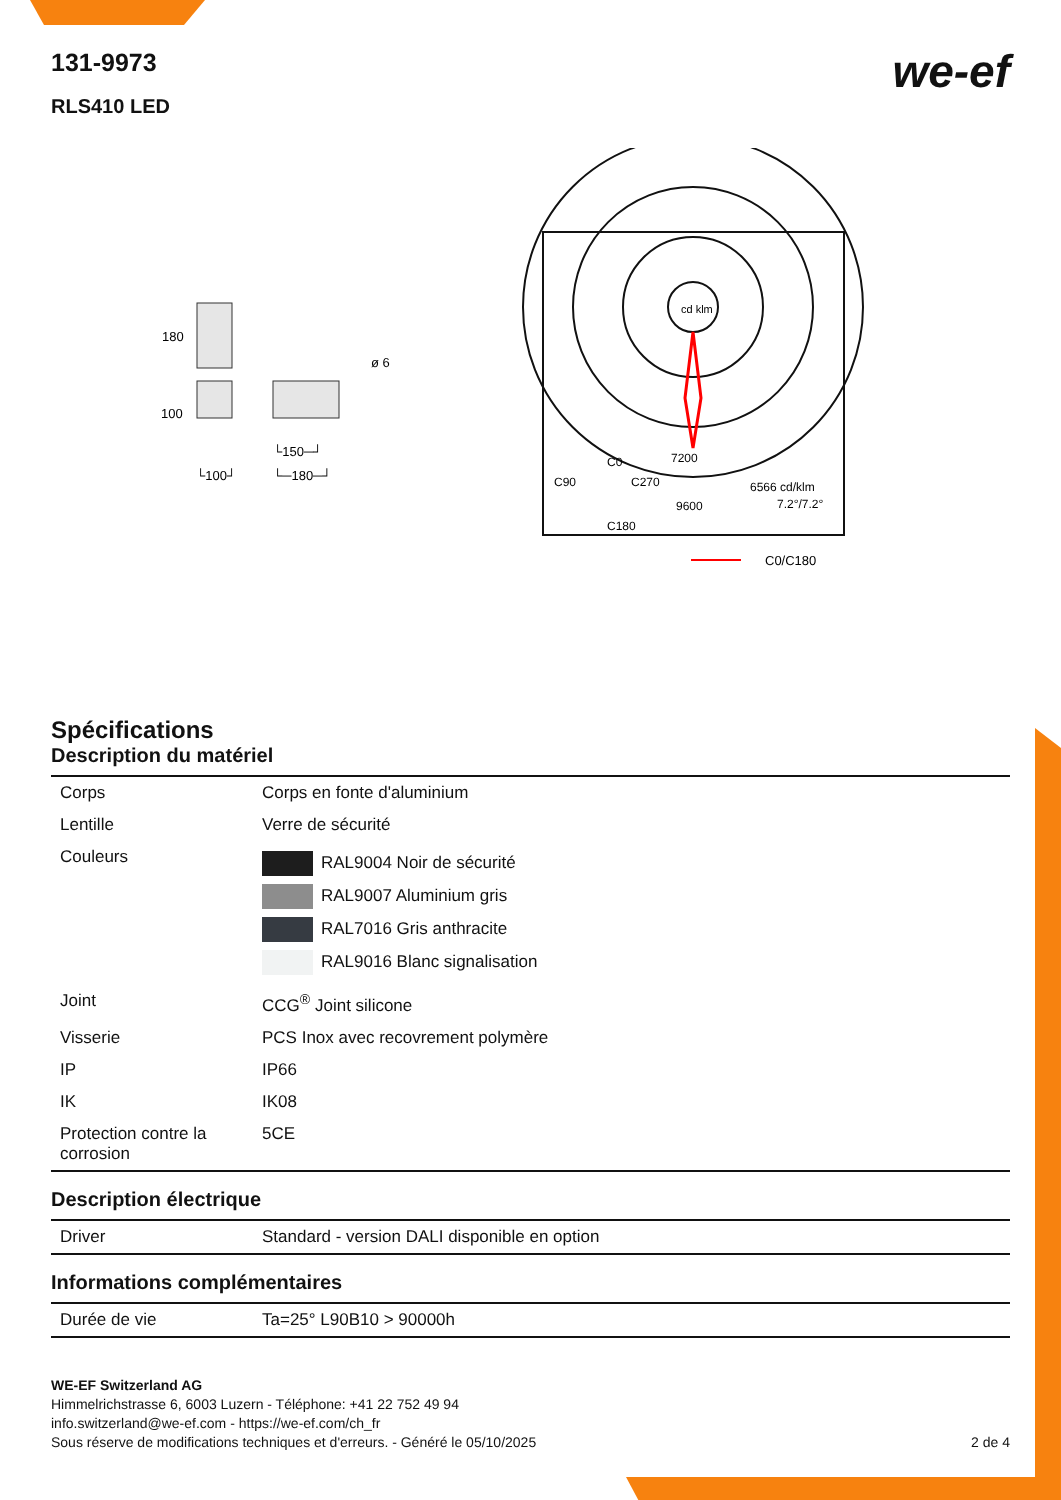131-9973
RLS410 LED
we-ef
180
100
└100┘
└150─┘
└─180─┘
ø 6
cd klm
7200
6566 cd/klm
7.2°/7.2°
C90
C0
C270
C180
9600
C0/C180
Spécifications
Description du matériel
| Corps | Corps en fonte d'aluminium |
| Lentille | Verre de sécurité |
| Couleurs | RAL9004 Noir de sécurité RAL9007 Aluminium gris RAL7016 Gris anthracite RAL9016 Blanc signalisation |
| Joint | CCG<sup>®</sup> Joint silicone |
| Visserie | PCS Inox avec recovrement polymère |
| IP | IP66 |
| IK | IK08 |
| Protection contre la corrosion | 5CE |
Description électrique
| Driver | Standard - version DALI disponible en option |
Informations complémentaires
| Durée de vie | Ta=25° L90B10 > 90000h |
WE-EF Switzerland AG
Himmelrichstrasse 6, 6003 Luzern - Téléphone: +41 22 752 49 94
info.switzerland@we-ef.com - https://we-ef.com/ch_fr
Sous réserve de modifications techniques et d'erreurs. - Généré le 05/10/2025 2 de 4